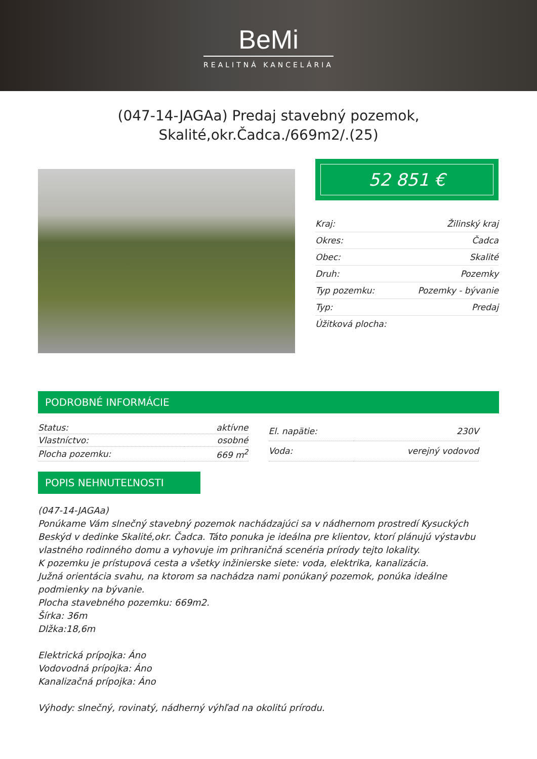BeMi
REALITNÁ KANCELÁRIA
(047-14-JAGAa) Predaj stavebný pozemok,
Skalité,okr.Čadca./669m2/.(25)
52 851 €
| Kraj: | Žilinský kraj |
| Okres: | Čadca |
| Obec: | Skalité |
| Druh: | Pozemky |
| Typ pozemku: | Pozemky - bývanie |
| Typ: | Predaj |
| Úžitková plocha: | |
PODROBNÉ INFORMÁCIE
| Status: | aktívne |
| Vlastníctvo: | osobné |
| Plocha pozemku: | 669 m<sup>2</sup> |
| El. napätie: | 230V |
| Voda: | verejný vodovod |
POPIS NEHNUTEĽNOSTI
(047-14-JAGAa)
Ponúkame Vám slnečný stavebný pozemok nachádzajúci sa v nádhernom prostredí Kysuckých Beskýd v dedinke Skalité,okr. Čadca. Táto ponuka je ideálna pre klientov, ktorí plánujú výstavbu vlastného rodinného domu a vyhovuje im prihraničná scenéria prírody tejto lokality.
K pozemku je prístupová cesta a všetky inžinierske siete: voda, elektrika, kanalizácia.
Južná orientácia svahu, na ktorom sa nachádza nami ponúkaný pozemok, ponúka ideálne podmienky na bývanie.
Plocha stavebného pozemku: 669m2.
Šírka: 36m
Dlžka:18,6m
Elektrická prípojka: Áno
Vodovodná prípojka: Áno
Kanalizačná prípojka: Áno
Výhody: slnečný, rovinatý, nádherný výhľad na okolitú prírodu.